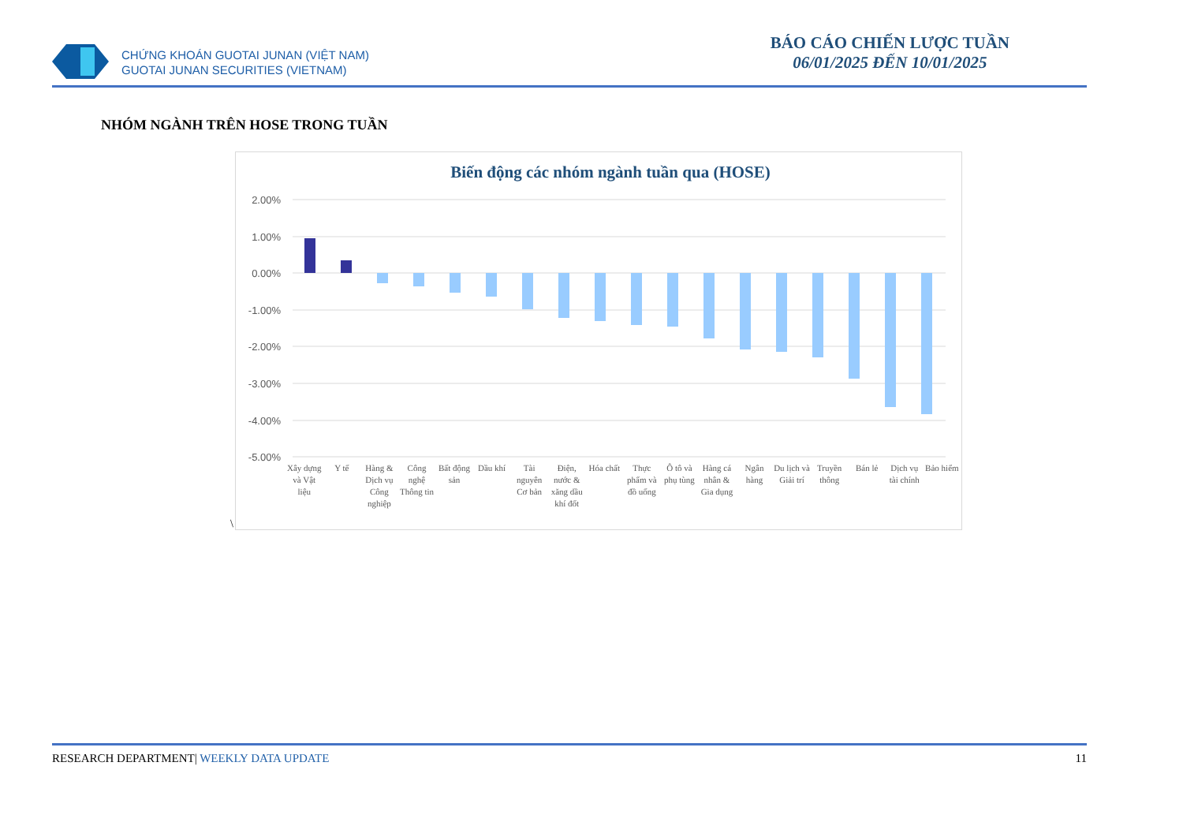CHỨNG KHOÁN GUOTAI JUNAN (VIỆT NAM)
GUOTAI JUNAN SECURITIES (VIETNAM)
BÁO CÁO CHIẾN LƯỢC TUẦN
06/01/2025 ĐẾN 10/01/2025
NHÓM NGÀNH TRÊN HOSE TRONG TUẦN
Biến động các nhóm ngành tuần qua (HOSE)
2.00%
1.00%
0.00%
-1.00%
-2.00%
-3.00%
-4.00%
-5.00%
Xây dựng và Vật liệu Y tế Hàng & Dịch vụ Công nghiệp Công nghệ Thông tin Bất động sản Dầu khí Tài nguyên Cơ bản Điện, nước & xăng dầu khí đốt Hóa chất Thực phẩm và đồ uống Ô tô và phụ tùng Hàng cá nhân & Gia dụng Ngân hàng Du lịch và Giải trí Truyền thông Bán lẻ Dịch vụ tài chính Bảo hiểm
\
11 RESEARCH DEPARTMENT| WEEKLY DATA UPDATE